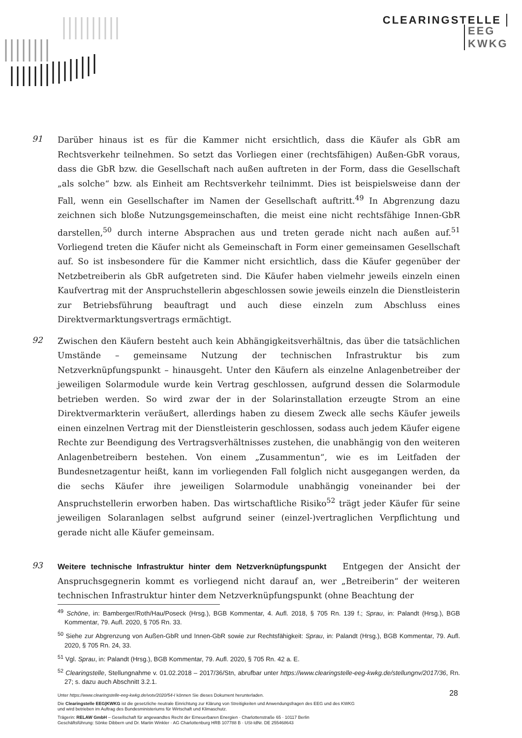CLEARINGSTELLE
EEG
KWKG
91
Darüber hinaus ist es für die Kammer nicht ersichtlich, dass die Käufer als GbR am Rechtsverkehr teilnehmen. So setzt das Vorliegen einer (rechtsfähigen) Außen-GbR voraus, dass die GbR bzw. die Gesellschaft nach außen auftreten in der Form, dass die Gesellschaft „als solche“ bzw. als Einheit am Rechtsverkehr teilnimmt. Dies ist beispielsweise dann der Fall, wenn ein Gesellschafter im Namen der Gesellschaft auftritt.<sup>49</sup> In Abgrenzung dazu zeichnen sich bloße Nutzungsgemeinschaften, die meist eine nicht rechtsfähige Innen-GbR darstellen,<sup>50</sup> durch interne Absprachen aus und treten gerade nicht nach außen auf.<sup>51</sup> Vorliegend treten die Käufer nicht als Gemeinschaft in Form einer gemeinsamen Gesellschaft auf. So ist insbesondere für die Kammer nicht ersichtlich, dass die Käufer gegenüber der Netzbetreiberin als GbR aufgetreten sind. Die Käufer haben vielmehr jeweils einzeln einen Kaufvertrag mit der Anspruchstellerin abgeschlossen sowie jeweils einzeln die Dienstleisterin zur Betriebsführung beauftragt und auch diese einzeln zum Abschluss eines Direktvermarktungsvertrags ermächtigt.
92
Zwischen den Käufern besteht auch kein Abhängigkeitsverhältnis, das über die tatsächlichen Umstände – gemeinsame Nutzung der technischen Infrastruktur bis zum Netzverknüpfungspunkt – hinausgeht. Unter den Käufern als einzelne Anlagenbetreiber der jeweiligen Solarmodule wurde kein Vertrag geschlossen, aufgrund dessen die Solarmodule betrieben werden. So wird zwar der in der Solarinstallation erzeugte Strom an eine Direktvermarkterin veräußert, allerdings haben zu diesem Zweck alle sechs Käufer jeweils einen einzelnen Vertrag mit der Dienstleisterin geschlossen, sodass auch jedem Käufer eigene Rechte zur Beendigung des Vertragsverhältnisses zustehen, die unabhängig von den weiteren Anlagenbetreibern bestehen. Von einem „Zusammentun“, wie es im Leitfaden der Bundesnetzagentur heißt, kann im vorliegenden Fall folglich nicht ausgegangen werden, da die sechs Käufer ihre jeweiligen Solarmodule unabhängig voneinander bei der Anspruchstellerin erworben haben. Das wirtschaftliche Risiko<sup>52</sup> trägt jeder Käufer für seine jeweiligen Solaranlagen selbst aufgrund seiner (einzel-)vertraglichen Verpflichtung und gerade nicht alle Käufer gemeinsam.
93
Weitere technische Infrastruktur hinter dem Netzverknüpfungspunkt Entgegen der Ansicht der Anspruchsgegnerin kommt es vorliegend nicht darauf an, wer „Betreiberin“ der weiteren technischen Infrastruktur hinter dem Netzverknüpfungspunkt (ohne Beachtung der
<sup>49</sup> Schöne, in: Bamberger/Roth/Hau/Poseck (Hrsg.), BGB Kommentar, 4. Aufl. 2018, § 705 Rn. 139 f.; Sprau, in: Palandt (Hrsg.), BGB Kommentar, 79. Aufl. 2020, § 705 Rn. 33.
<sup>50</sup> Siehe zur Abgrenzung von Außen-GbR und Innen-GbR sowie zur Rechtsfähigkeit: Sprau, in: Palandt (Hrsg.), BGB Kommentar, 79. Aufl. 2020, § 705 Rn. 24, 33.
<sup>51</sup> Vgl. Sprau, in: Palandt (Hrsg.), BGB Kommentar, 79. Aufl. 2020, § 705 Rn. 42 a. E.
<sup>52</sup> Clearingstelle, Stellungnahme v. 01.02.2018 – 2017/36/Stn, abrufbar unter https://www.clearingstelle-eeg-kwkg.de/stellungnv/2017/36, Rn. 27; s. dazu auch Abschnitt 3.2.1.
28
Unter https://www.clearingstelle-eeg-kwkg.de/votv/2020/54-I können Sie dieses Dokument herunterladen.
Die Clearingstelle EEG|KWKG ist die gesetzliche neutrale Einrichtung zur Klärung von Streitigkeiten und Anwendungsfragen des EEG und des KWKG
und wird betrieben im Auftrag des Bundesministeriums für Wirtschaft und Klimaschutz.
Trägerin: RELAW GmbH – Gesellschaft für angewandtes Recht der Erneuerbaren Energien · Charlottenstraße 65 · 10117 Berlin
Geschäftsführung: Sönke Dibbern und Dr. Martin Winkler · AG Charlottenburg HRB 107788 B · USt-IdNr. DE 255468643